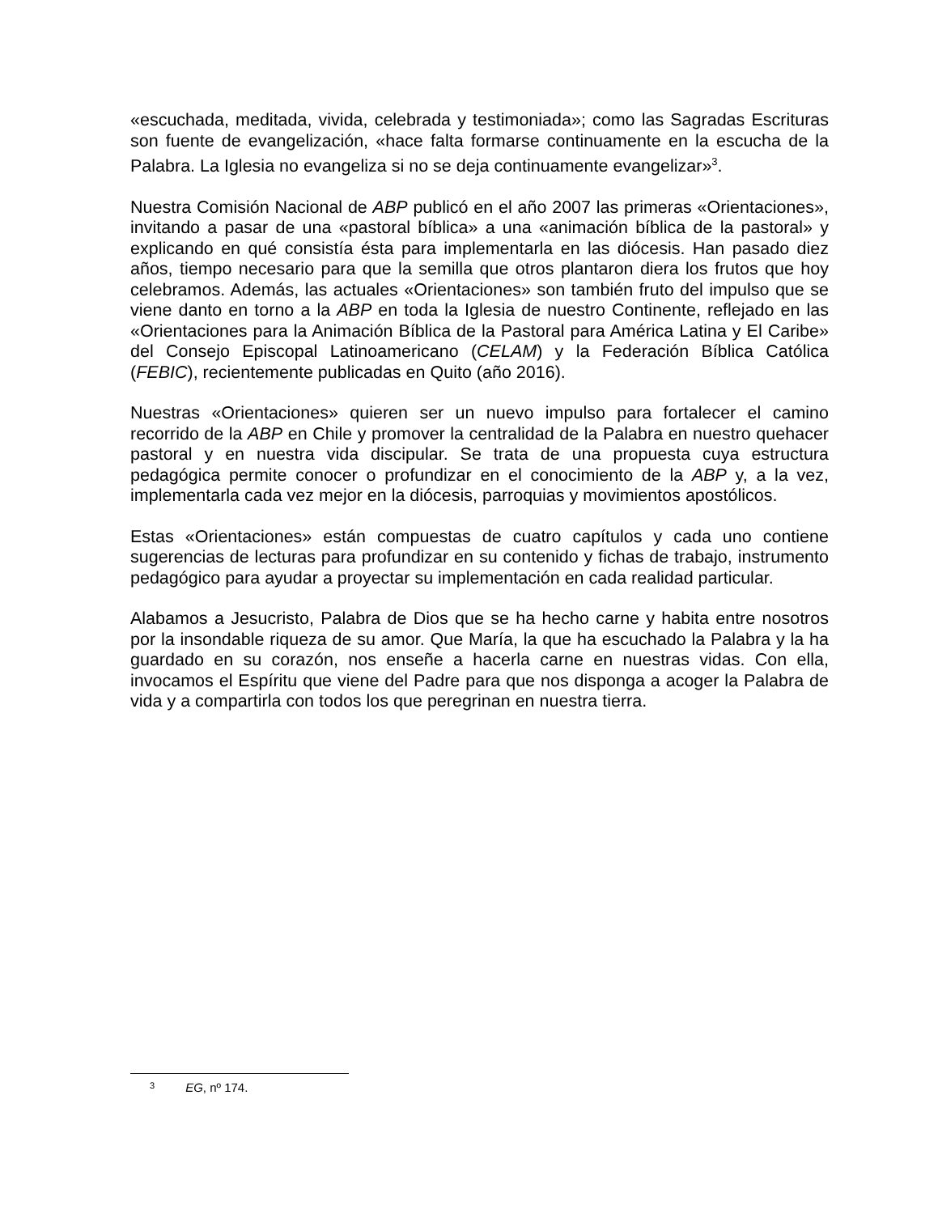«escuchada, meditada, vivida, celebrada y testimoniada»; como las Sagradas Escrituras son fuente de evangelización, «hace falta formarse continuamente en la escucha de la Palabra. La Iglesia no evangeliza si no se deja continuamente evangelizar»<sup>3</sup>.
Nuestra Comisión Nacional de ABP publicó en el año 2007 las primeras «Orientaciones», invitando a pasar de una «pastoral bíblica» a una «animación bíblica de la pastoral» y explicando en qué consistía ésta para implementarla en las diócesis. Han pasado diez años, tiempo necesario para que la semilla que otros plantaron diera los frutos que hoy celebramos. Además, las actuales «Orientaciones» son también fruto del impulso que se viene danto en torno a la ABP en toda la Iglesia de nuestro Continente, reflejado en las «Orientaciones para la Animación Bíblica de la Pastoral para América Latina y El Caribe» del Consejo Episcopal Latinoamericano (CELAM) y la Federación Bíblica Católica (FEBIC), recientemente publicadas en Quito (año 2016).
Nuestras «Orientaciones» quieren ser un nuevo impulso para fortalecer el camino recorrido de la ABP en Chile y promover la centralidad de la Palabra en nuestro quehacer pastoral y en nuestra vida discipular. Se trata de una propuesta cuya estructura pedagógica permite conocer o profundizar en el conocimiento de la ABP y, a la vez, implementarla cada vez mejor en la diócesis, parroquias y movimientos apostólicos.
Estas «Orientaciones» están compuestas de cuatro capítulos y cada uno contiene sugerencias de lecturas para profundizar en su contenido y fichas de trabajo, instrumento pedagógico para ayudar a proyectar su implementación en cada realidad particular.
Alabamos a Jesucristo, Palabra de Dios que se ha hecho carne y habita entre nosotros por la insondable riqueza de su amor. Que María, la que ha escuchado la Palabra y la ha guardado en su corazón, nos enseñe a hacerla carne en nuestras vidas. Con ella, invocamos el Espíritu que viene del Padre para que nos disponga a acoger la Palabra de vida y a compartirla con todos los que peregrinan en nuestra tierra.
3 EG, nº 174.